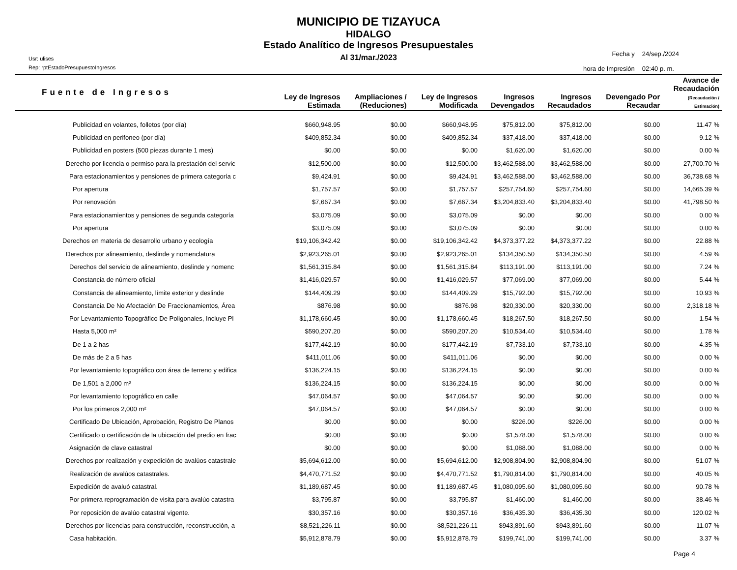MUNICIPIO DE TIZAYUCA
HIDALGO
Estado Analítico de Ingresos Presupuestales
Al 31/mar./2023
Usr: ulises
Rep: rptEstadoPresupuestoIngresos
| Fecha y hora de Impresión | 24/sep./2024 02:40 p. m. |
| Fuente de Ingresos | Ley de Ingresos Estimada | Ampliaciones / (Reduciones) | Ley de Ingresos Modificada | Ingresos Devengados | Ingresos Recaudados | Devengado Por Recaudar | Avance de Recaudación (Recaudación / Estimación) |
| --- | --- | --- | --- | --- | --- | --- | --- |
| Publicidad en volantes, folletos (por día) | $660,948.95 | $0.00 | $660,948.95 | $75,812.00 | $75,812.00 | $0.00 | 11.47 % |
| Publicidad en perifoneo (por día) | $409,852.34 | $0.00 | $409,852.34 | $37,418.00 | $37,418.00 | $0.00 | 9.12 % |
| Publicidad en posters (500 piezas durante 1 mes) | $0.00 | $0.00 | $0.00 | $1,620.00 | $1,620.00 | $0.00 | 0.00 % |
| Derecho por licencia o permiso para la prestación del servic | $12,500.00 | $0.00 | $12,500.00 | $3,462,588.00 | $3,462,588.00 | $0.00 | 27,700.70 % |
| Para estacionamientos y pensiones de primera categoría c | $9,424.91 | $0.00 | $9,424.91 | $3,462,588.00 | $3,462,588.00 | $0.00 | 36,738.68 % |
| Por apertura | $1,757.57 | $0.00 | $1,757.57 | $257,754.60 | $257,754.60 | $0.00 | 14,665.39 % |
| Por renovación | $7,667.34 | $0.00 | $7,667.34 | $3,204,833.40 | $3,204,833.40 | $0.00 | 41,798.50 % |
| Para estacionamientos y pensiones de segunda categoría | $3,075.09 | $0.00 | $3,075.09 | $0.00 | $0.00 | $0.00 | 0.00 % |
| Por apertura | $3,075.09 | $0.00 | $3,075.09 | $0.00 | $0.00 | $0.00 | 0.00 % |
| Derechos en materia de desarrollo urbano y ecología | $19,106,342.42 | $0.00 | $19,106,342.42 | $4,373,377.22 | $4,373,377.22 | $0.00 | 22.88 % |
| Derechos por alineamiento, deslinde y nomenclatura | $2,923,265.01 | $0.00 | $2,923,265.01 | $134,350.50 | $134,350.50 | $0.00 | 4.59 % |
| Derechos del servicio de alineamiento, deslinde y nomenc | $1,561,315.84 | $0.00 | $1,561,315.84 | $113,191.00 | $113,191.00 | $0.00 | 7.24 % |
| Constancia de número oficial | $1,416,029.57 | $0.00 | $1,416,029.57 | $77,069.00 | $77,069.00 | $0.00 | 5.44 % |
| Constancia de alineamiento, límite exterior y deslinde | $144,409.29 | $0.00 | $144,409.29 | $15,792.00 | $15,792.00 | $0.00 | 10.93 % |
| Constancia De No Afectación De Fraccionamientos, Área | $876.98 | $0.00 | $876.98 | $20,330.00 | $20,330.00 | $0.00 | 2,318.18 % |
| Por Levantamiento Topográfico De Poligonales, Incluye Pl | $1,178,660.45 | $0.00 | $1,178,660.45 | $18,267.50 | $18,267.50 | $0.00 | 1.54 % |
| Hasta 5,000 m² | $590,207.20 | $0.00 | $590,207.20 | $10,534.40 | $10,534.40 | $0.00 | 1.78 % |
| De 1 a 2 has | $177,442.19 | $0.00 | $177,442.19 | $7,733.10 | $7,733.10 | $0.00 | 4.35 % |
| De más de 2 a 5 has | $411,011.06 | $0.00 | $411,011.06 | $0.00 | $0.00 | $0.00 | 0.00 % |
| Por levantamiento topográfico con área de terreno y edifica | $136,224.15 | $0.00 | $136,224.15 | $0.00 | $0.00 | $0.00 | 0.00 % |
| De 1,501 a 2,000 m² | $136,224.15 | $0.00 | $136,224.15 | $0.00 | $0.00 | $0.00 | 0.00 % |
| Por levantamiento topográfico en calle | $47,064.57 | $0.00 | $47,064.57 | $0.00 | $0.00 | $0.00 | 0.00 % |
| Por los primeros 2,000 m² | $47,064.57 | $0.00 | $47,064.57 | $0.00 | $0.00 | $0.00 | 0.00 % |
| Certificado De Ubicación, Aprobación, Registro De Planos | $0.00 | $0.00 | $0.00 | $226.00 | $226.00 | $0.00 | 0.00 % |
| Certificado o certificación de la ubicación del predio en frac | $0.00 | $0.00 | $0.00 | $1,578.00 | $1,578.00 | $0.00 | 0.00 % |
| Asignación de clave catastral | $0.00 | $0.00 | $0.00 | $1,088.00 | $1,088.00 | $0.00 | 0.00 % |
| Derechos por realización y expedición de avalúos catastrale | $5,694,612.00 | $0.00 | $5,694,612.00 | $2,908,804.90 | $2,908,804.90 | $0.00 | 51.07 % |
| Realización de avalúos catastrales. | $4,470,771.52 | $0.00 | $4,470,771.52 | $1,790,814.00 | $1,790,814.00 | $0.00 | 40.05 % |
| Expedición de avaluó catastral. | $1,189,687.45 | $0.00 | $1,189,687.45 | $1,080,095.60 | $1,080,095.60 | $0.00 | 90.78 % |
| Por primera reprogramación de visita para avalúo catastra | $3,795.87 | $0.00 | $3,795.87 | $1,460.00 | $1,460.00 | $0.00 | 38.46 % |
| Por reposición de avalúo catastral vigente. | $30,357.16 | $0.00 | $30,357.16 | $36,435.30 | $36,435.30 | $0.00 | 120.02 % |
| Derechos por licencias para construcción, reconstrucción, a | $8,521,226.11 | $0.00 | $8,521,226.11 | $943,891.60 | $943,891.60 | $0.00 | 11.07 % |
| Casa habitación. | $5,912,878.79 | $0.00 | $5,912,878.79 | $199,741.00 | $199,741.00 | $0.00 | 3.37 % |
Page 4